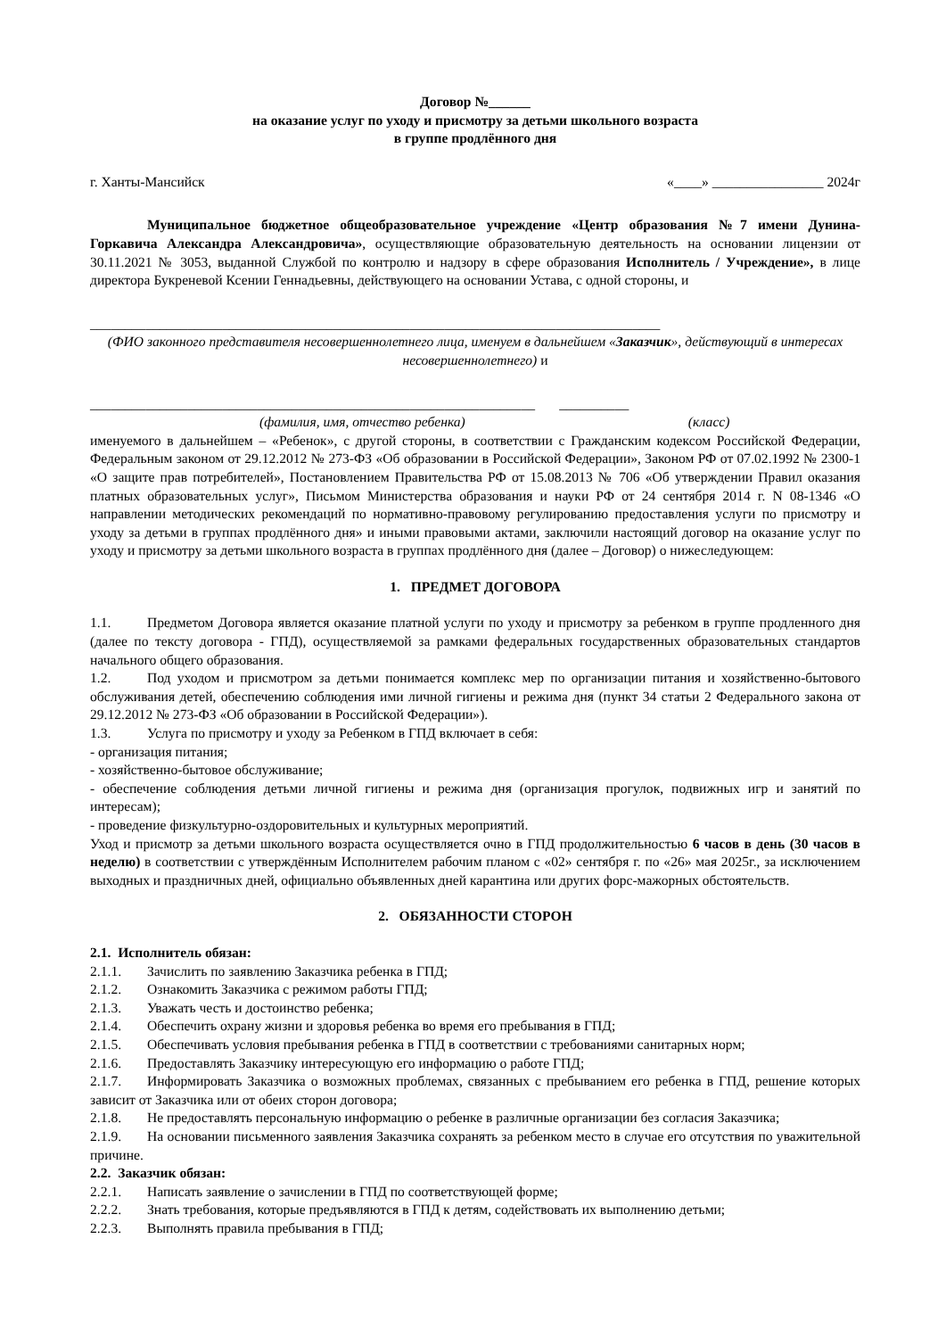Договор №______
на оказание услуг по уходу и присмотру за детьми школьного возраста
в группе продлённого дня
г. Ханты-Мансийск «____» ________________ 2024г
Муниципальное бюджетное общеобразовательное учреждение «Центр образования №7 имени Дунина-Горкавича Александра Александровича», осуществляющие образовательную деятельность на основании лицензии от 30.11.2021 № 3053, выданной Службой по контролю и надзору в сфере образования Исполнитель / Учреждение», в лице директора Букреневой Ксении Геннадьевны, действующего на основании Устава, с одной стороны, и
__________________________________________________________________________________
(ФИО законного представителя несовершеннолетнего лица, именуем в дальнейшем «Заказчик», действующий в интересах несовершеннолетнего) и
________________________________________________________________ __________
(фамилия, имя, отчество ребенка) (класс)
именуемого в дальнейшем – «Ребенок», с другой стороны, в соответствии с Гражданским кодексом Российской Федерации, Федеральным законом от 29.12.2012 № 273-ФЗ «Об образовании в Российской Федерации», Законом РФ от 07.02.1992 № 2300-1 «О защите прав потребителей», Постановлением Правительства РФ от 15.08.2013 № 706 «Об утверждении Правил оказания платных образовательных услуг», Письмом Министерства образования и науки РФ от 24 сентября 2014 г. N 08-1346 «О направлении методических рекомендаций по нормативно-правовому регулированию предоставления услуги по присмотру и уходу за детьми в группах продлённого дня» и иными правовыми актами, заключили настоящий договор на оказание услуг по уходу и присмотру за детьми школьного возраста в группах продлённого дня (далее – Договор) о нижеследующем:
1. ПРЕДМЕТ ДОГОВОРА
1.1. Предметом Договора является оказание платной услуги по уходу и присмотру за ребенком в группе продленного дня (далее по тексту договора - ГПД), осуществляемой за рамками федеральных государственных образовательных стандартов начального общего образования.
1.2. Под уходом и присмотром за детьми понимается комплекс мер по организации питания и хозяйственно-бытового обслуживания детей, обеспечению соблюдения ими личной гигиены и режима дня (пункт 34 статьи 2 Федерального закона от 29.12.2012 № 273-ФЗ «Об образовании в Российской Федерации»).
1.3. Услуга по присмотру и уходу за Ребенком в ГПД включает в себя:
- организация питания;
- хозяйственно-бытовое обслуживание;
- обеспечение соблюдения детьми личной гигиены и режима дня (организация прогулок, подвижных игр и занятий по интересам);
- проведение физкультурно-оздоровительных и культурных мероприятий.
Уход и присмотр за детьми школьного возраста осуществляется очно в ГПД продолжительностью 6 часов в день (30 часов в неделю) в соответствии с утверждённым Исполнителем рабочим планом с «02» сентября г. по «26» мая 2025г., за исключением выходных и праздничных дней, официально объявленных дней карантина или других форс-мажорных обстоятельств.
2. ОБЯЗАННОСТИ СТОРОН
2.1. Исполнитель обязан:
2.1.1. Зачислить по заявлению Заказчика ребенка в ГПД;
2.1.2. Ознакомить Заказчика с режимом работы ГПД;
2.1.3. Уважать честь и достоинство ребенка;
2.1.4. Обеспечить охрану жизни и здоровья ребенка во время его пребывания в ГПД;
2.1.5. Обеспечивать условия пребывания ребенка в ГПД в соответствии с требованиями санитарных норм;
2.1.6. Предоставлять Заказчику интересующую его информацию о работе ГПД;
2.1.7. Информировать Заказчика о возможных проблемах, связанных с пребыванием его ребенка в ГПД, решение которых зависит от Заказчика или от обеих сторон договора;
2.1.8. Не предоставлять персональную информацию о ребенке в различные организации без согласия Заказчика;
2.1.9. На основании письменного заявления Заказчика сохранять за ребенком место в случае его отсутствия по уважительной причине.
2.2. Заказчик обязан:
2.2.1. Написать заявление о зачислении в ГПД по соответствующей форме;
2.2.2. Знать требования, которые предъявляются в ГПД к детям, содействовать их выполнению детьми;
2.2.3. Выполнять правила пребывания в ГПД;